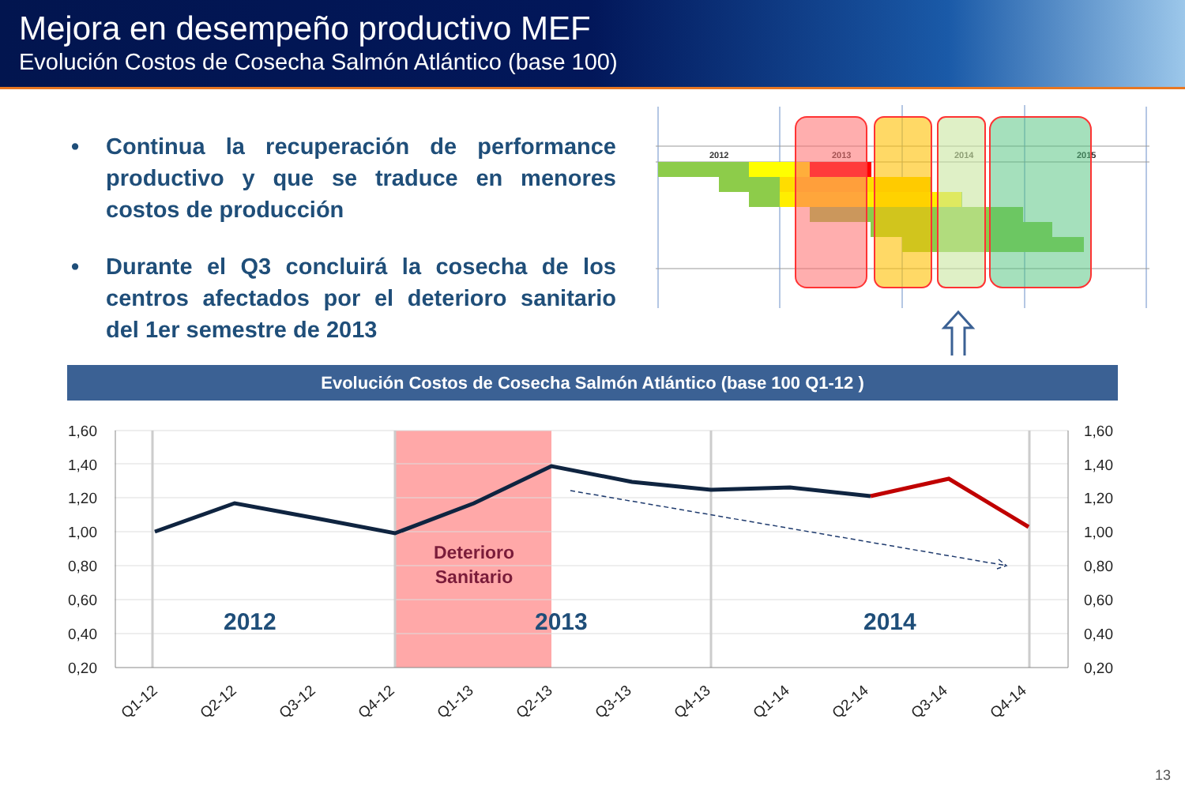Mejora en desempeño productivo MEF
Evolución Costos de Cosecha Salmón Atlántico (base 100)
• Continua la recuperación de performance productivo y que se traduce en menores costos de producción
• Durante el Q3 concluirá la cosecha de los centros afectados por el deterioro sanitario del 1er semestre de 2013
2012
2013
2014
2015
Evolución Costos de Cosecha Salmón Atlántico (base 100 Q1-12 )
1,60
1,40
1,20
1,00
0,80
0,60
0,40
0,20
1,60
1,40
1,20
1,00
0,80
0,60
0,40
0,20
Deterioro
Sanitario
2012
2013
2014
Q1-12
Q2-12
Q3-12
Q4-12
Q1-13
Q2-13
Q3-13
Q4-13
Q1-14
Q2-14
Q3-14
Q4-14
13